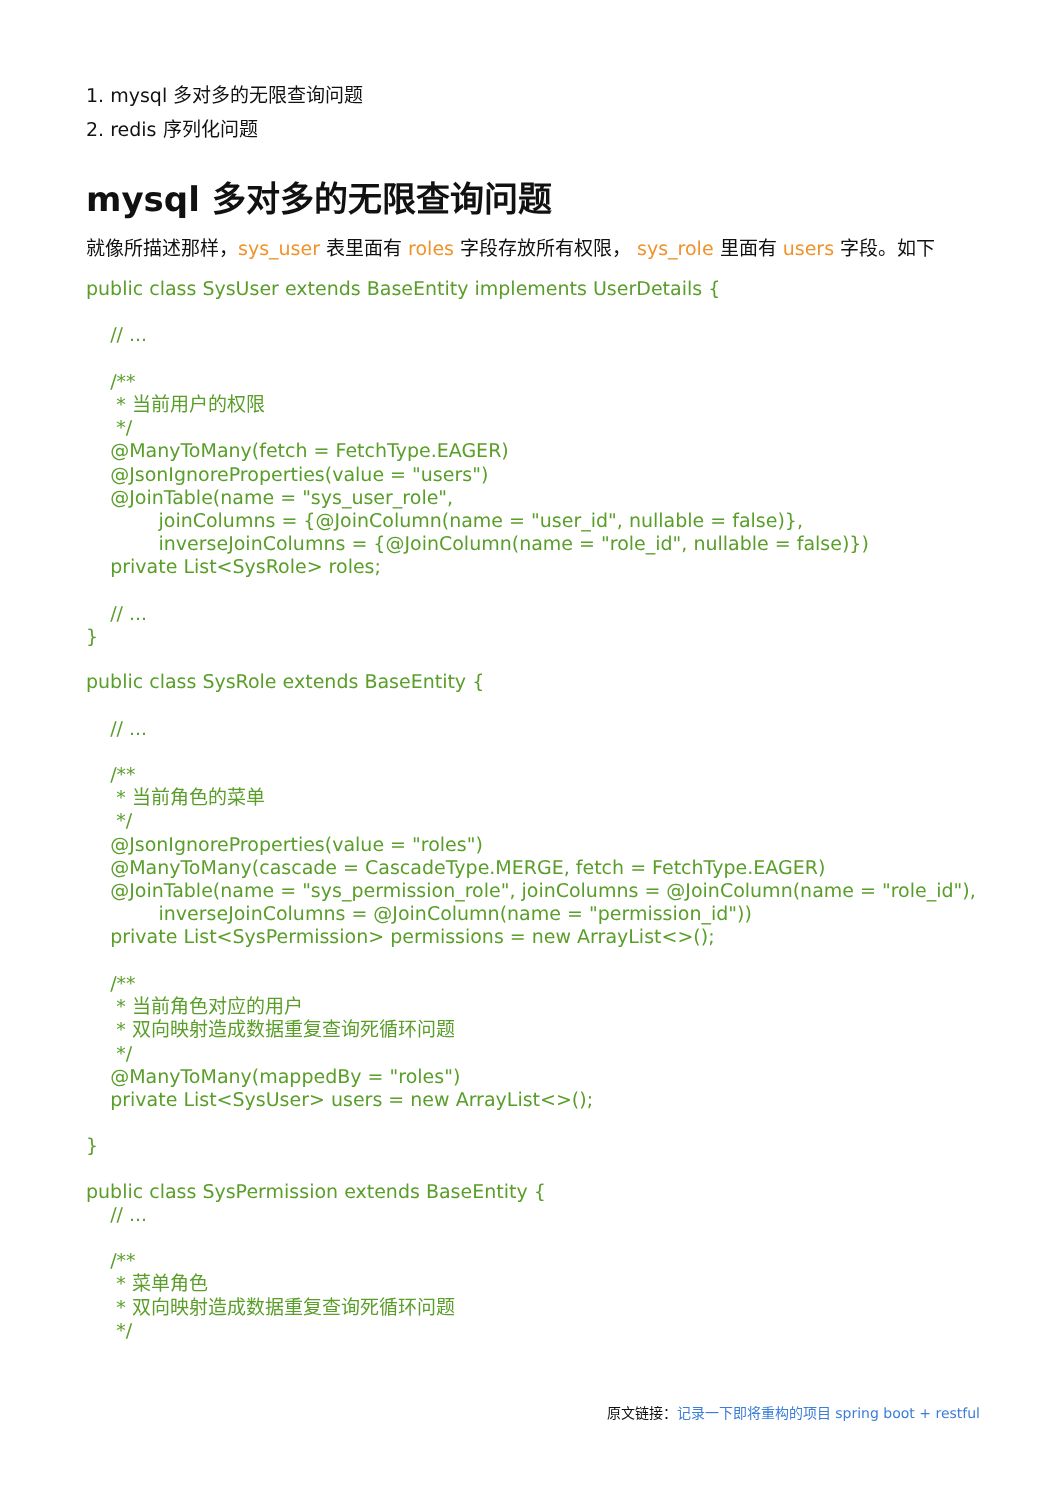1. mysql 多对多的无限查询问题
2. redis 序列化问题
mysql 多对多的无限查询问题
就像所描述那样，sys_user 表里面有 roles 字段存放所有权限， sys_role 里面有 users 字段。如下
public class SysUser extends BaseEntity implements UserDetails {

    // ...

    /**
     * 当前用户的权限
     */
    @ManyToMany(fetch = FetchType.EAGER)
    @JsonIgnoreProperties(value = "users")
    @JoinTable(name = "sys_user_role",
            joinColumns = {@JoinColumn(name = "user_id", nullable = false)},
            inverseJoinColumns = {@JoinColumn(name = "role_id", nullable = false)})
    private List<SysRole> roles;

    // ...
}
public class SysRole extends BaseEntity {

    // ...

    /**
     * 当前角色的菜单
     */
    @JsonIgnoreProperties(value = "roles")
    @ManyToMany(cascade = CascadeType.MERGE, fetch = FetchType.EAGER)
    @JoinTable(name = "sys_permission_role", joinColumns = @JoinColumn(name = "role_id"),
            inverseJoinColumns = @JoinColumn(name = "permission_id"))
    private List<SysPermission> permissions = new ArrayList<>();

    /**
     * 当前角色对应的用户
     * 双向映射造成数据重复查询死循环问题
     */
    @ManyToMany(mappedBy = "roles")
    private List<SysUser> users = new ArrayList<>();

}
public class SysPermission extends BaseEntity {
    // ...

    /**
     * 菜单角色
     * 双向映射造成数据重复查询死循环问题
     */
原文链接：记录一下即将重构的项目 spring boot + restful